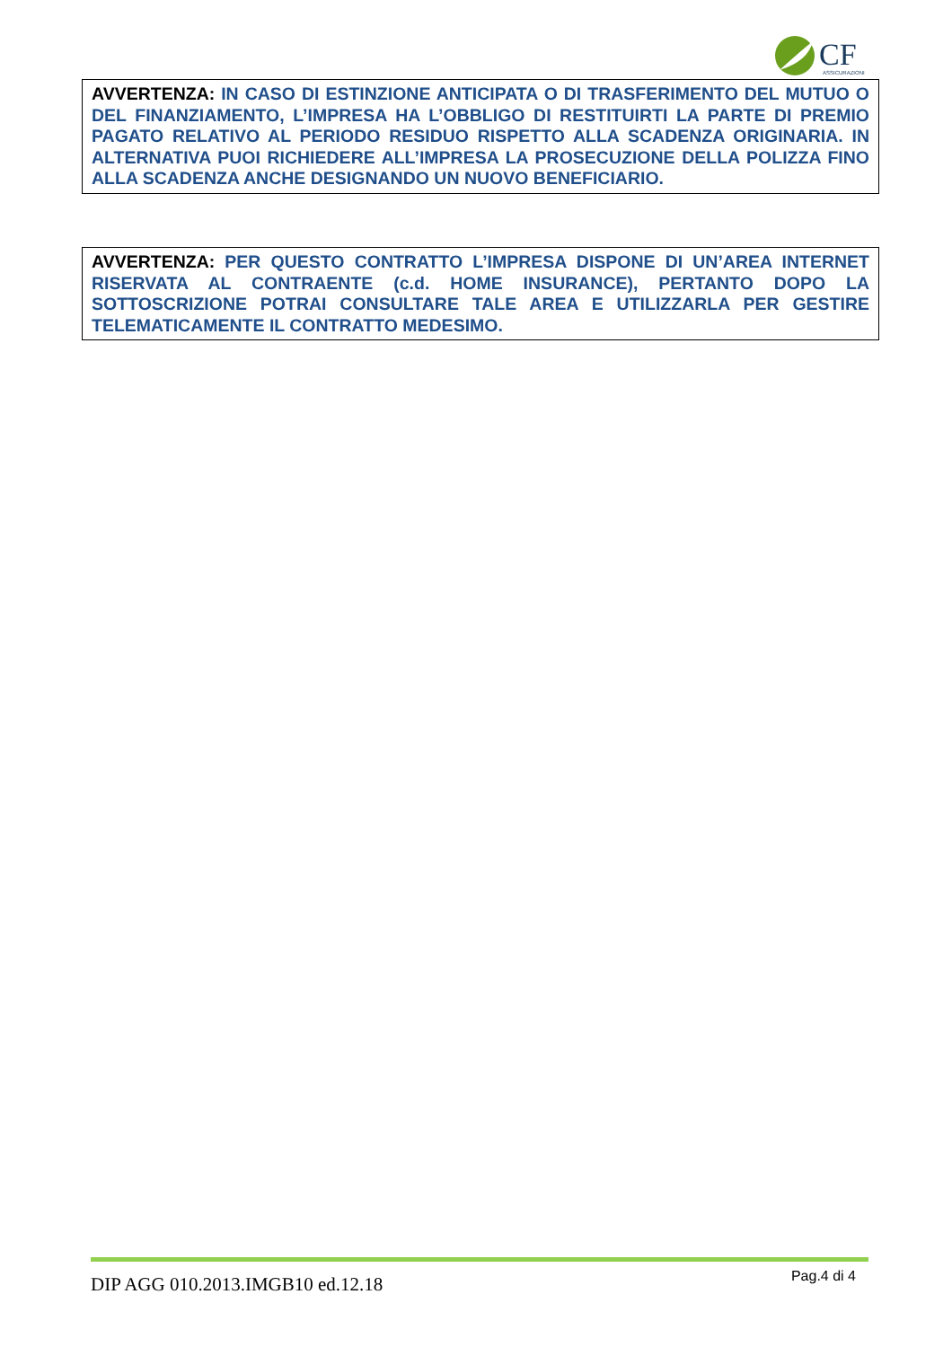CF
ASSICURAZIONI
AVVERTENZA: IN CASO DI ESTINZIONE ANTICIPATA O DI TRASFERIMENTO DEL MUTUO O DEL FINANZIAMENTO, L’IMPRESA HA L’OBBLIGO DI RESTITUIRTI LA PARTE DI PREMIO PAGATO RELATIVO AL PERIODO RESIDUO RISPETTO ALLA SCADENZA ORIGINARIA. IN ALTERNATIVA PUOI RICHIEDERE ALL’IMPRESA LA PROSECUZIONE DELLA POLIZZA FINO ALLA SCADENZA ANCHE DESIGNANDO UN NUOVO BENEFICIARIO.
AVVERTENZA: PER QUESTO CONTRATTO L’IMPRESA DISPONE DI UN’AREA INTERNET RISERVATA AL CONTRAENTE (c.d. HOME INSURANCE), PERTANTO DOPO LA SOTTOSCRIZIONE POTRAI CONSULTARE TALE AREA E UTILIZZARLA PER GESTIRE TELEMATICAMENTE IL CONTRATTO MEDESIMO.
DIP AGG 010.2013.IMGB10 ed.12.18 Pag.4 di 4